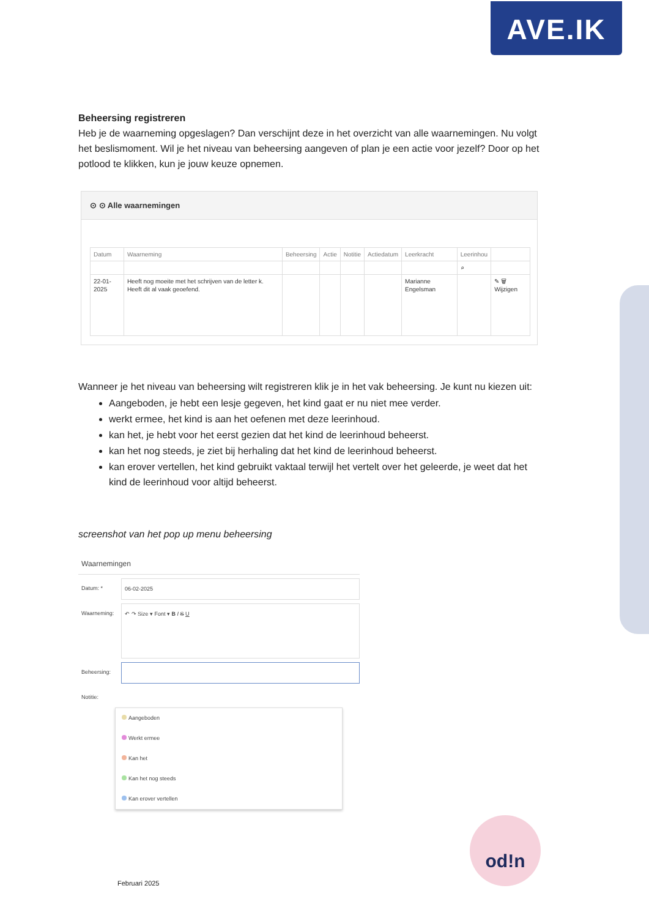AVE.IK
Beheersing registreren
Heb je de waarneming opgeslagen? Dan verschijnt deze in het overzicht van alle waarnemingen. Nu volgt het beslismoment. Wil je het niveau van beheersing aangeven of plan je een actie voor jezelf? Door op het potlood te klikken, kun je jouw keuze opnemen.
⊙ ⊙ Alle waarnemingen
| Datum | Waarneming | Beheersing | Actie | Notitie | Actiedatum | Leerkracht | Leerinhou | |
| --- | --- | --- | --- | --- | --- | --- | --- | --- |
| | | | | | | | ⌕ | |
| 22-01-2025 | Heeft nog moeite met het schrijven van de letter k. Heeft dit al vaak geoefend. | | | | | Marianne Engelsman | | ✎ 🗑 Wijzigen |
Wanneer je het niveau van beheersing wilt registreren klik je in het vak beheersing. Je kunt nu kiezen uit:
Aangeboden, je hebt een lesje gegeven, het kind gaat er nu niet mee verder.
werkt ermee, het kind is aan het oefenen met deze leerinhoud.
kan het, je hebt voor het eerst gezien dat het kind de leerinhoud beheerst.
kan het nog steeds, je ziet bij herhaling dat het kind de leerinhoud beheerst.
kan erover vertellen, het kind gebruikt vaktaal terwijl het vertelt over het geleerde, je weet dat het kind de leerinhoud voor altijd beheerst.
screenshot van het pop up menu beheersing
Waarnemingen
Datum: * 06-02-2025
Waarneming: ↶ ↷ Size ▾ Font ▾ B I S U
Beheersing:
Notitie:
Aangeboden
Werkt ermee
Kan het
Kan het nog steeds
Kan erover vertellen
od!n
Februari 2025